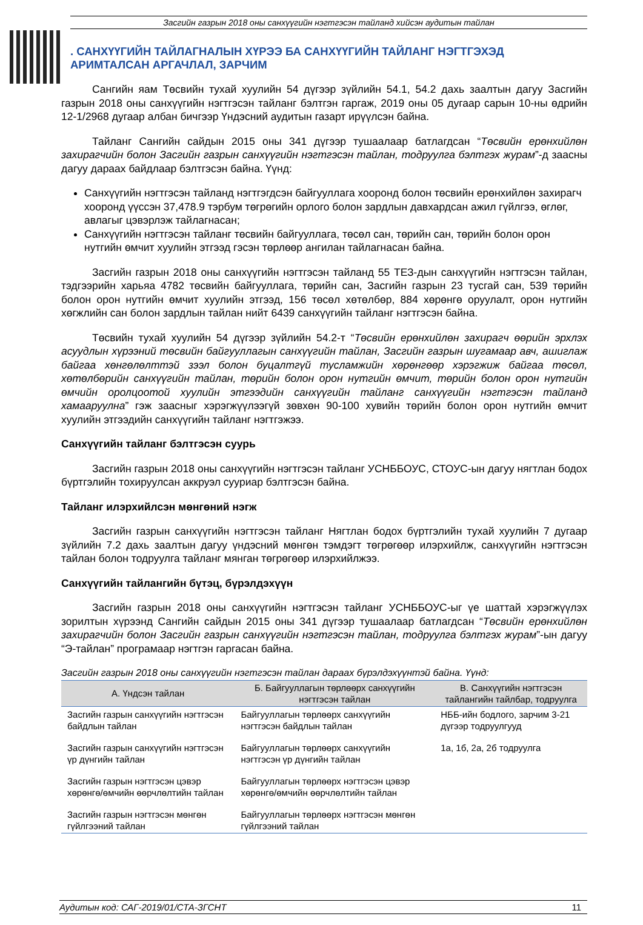Засгийн газрын 2018 оны санхүүгийн нэгтгэсэн тайланд хийсэн аудитын тайлан
. САНХҮҮГИЙН ТАЙЛАГНАЛЫН ХҮРЭЭ БА САНХҮҮГИЙН ТАЙЛАНГ НЭГТГЭХЭД АРИМТАЛСАН АРГАЧЛАЛ, ЗАРЧИМ
Сангийн яам Төсвийн тухай хуулийн 54 дүгээр зүйлийн 54.1, 54.2 дахь заалтын дагуу Засгийн газрын 2018 оны санхүүгийн нэгтгэсэн тайланг бэлтгэн гаргаж, 2019 оны 05 дугаар сарын 10-ны өдрийн 12-1/2968 дугаар албан бичгээр Үндэсний аудитын газарт ирүүлсэн байна.
Тайланг Сангийн сайдын 2015 оны 341 дүгээр тушаалаар батлагдсан “Төсвийн ерөнхийлөн захирагчийн болон Засгийн газрын санхүүгийн нэгтгэсэн тайлан, тодруулга бэлтгэх журам”-д заасны дагуу дараах байдлаар бэлтгэсэн байна. Үүнд:
Санхүүгийн нэгтгэсэн тайланд нэгтгэгдсэн байгууллага хооронд болон төсвийн ерөнхийлөн захирагч хооронд үүссэн 37,478.9 тэрбум төгрөгийн орлого болон зардлын давхардсан ажил гүйлгээ, өглөг, авлагыг цэвэрлэж тайлагнасан;
Санхүүгийн нэгтгэсэн тайланг төсвийн байгууллага, төсөл сан, төрийн сан, төрийн болон орон нутгийн өмчит хуулийн этгээд гэсэн төрлөөр ангилан тайлагнасан байна.
Засгийн газрын 2018 оны санхүүгийн нэгтгэсэн тайланд 55 ТЕЗ-дын санхүүгийн нэгтгэсэн тайлан, тэдгээрийн харьяа 4782 төсвийн байгууллага, төрийн сан, Засгийн газрын 23 тусгай сан, 539 төрийн болон орон нутгийн өмчит хуулийн этгээд, 156 төсөл хөтөлбөр, 884 хөрөнгө оруулалт, орон нутгийн хөгжлийн сан болон зардлын тайлан нийт 6439 санхүүгийн тайланг нэгтгэсэн байна.
Төсвийн тухай хуулийн 54 дүгээр зүйлийн 54.2-т “Төсвийн ерөнхийлөн захирагч өөрийн эрхлэх асуудлын хүрээний төсвийн байгууллагын санхүүгийн тайлан, Засгийн газрын шугамаар авч, ашиглаж байгаа хөнгөлөлттэй зээл болон буцалтгүй тусламжийн хөрөнгөөр хэрэгжиж байгаа төсөл, хөтөлбөрийн санхүүгийн тайлан, төрийн болон орон нутгийн өмчит, төрийн болон орон нутгийн өмчийн оролцоотой хуулийн этгээдийн санхүүгийн тайланг санхүүгийн нэгтгэсэн тайланд хамааруулна” гэж заасныг хэрэгжүүлээгүй зөвхөн 90-100 хувийн төрийн болон орон нутгийн өмчит хуулийн этгээдийн санхүүгийн тайланг нэгтгэжээ.
Санхүүгийн тайланг бэлтгэсэн суурь
Засгийн газрын 2018 оны санхүүгийн нэгтгэсэн тайланг УСНББОУС, СТОУС-ын дагуу нягтлан бодох бүртгэлийн тохируулсан аккруэл сууриар бэлтгэсэн байна.
Тайланг илэрхийлсэн мөнгөний нэгж
Засгийн газрын санхүүгийн нэгтгэсэн тайланг Нягтлан бодох бүртгэлийн тухай хуулийн 7 дугаар зүйлийн 7.2 дахь заалтын дагуу үндэсний мөнгөн тэмдэгт төгрөгөөр илэрхийлж, санхүүгийн нэгтгэсэн тайлан болон тодруулга тайланг мянган төгрөгөөр илэрхийлжээ.
Санхүүгийн тайлангийн бүтэц, бүрэлдэхүүн
Засгийн газрын 2018 оны санхүүгийн нэгтгэсэн тайланг УСНББОУС-ыг үе шаттай хэрэгжүүлэх зорилтын хүрээнд Сангийн сайдын 2015 оны 341 дүгээр тушаалаар батлагдсан “Төсвийн ерөнхийлөн захирагчийн болон Засгийн газрын санхүүгийн нэгтгэсэн тайлан, тодруулга бэлтгэх журам”-ын дагуу “Э-тайлан” програмаар нэгтгэн гаргасан байна.
Засгийн газрын 2018 оны санхүүгийн нэгтгэсэн тайлан дараах бүрэлдэхүүнтэй байна. Үүнд:
| А. Үндсэн тайлан | Б. Байгууллагын төрлөөрх санхүүгийн нэгтгэсэн тайлан | В. Санхүүгийн нэгтгэсэн тайлангийн тайлбар, тодруулга |
| --- | --- | --- |
| Засгийн газрын санхүүгийн нэгтгэсэн байдлын тайлан | Байгууллагын төрлөөрх санхүүгийн нэгтгэсэн байдлын тайлан | НББ-ийн бодлого, зарчим 3-21 дүгээр тодруулгууд |
| Засгийн газрын санхүүгийн нэгтгэсэн үр дүнгийн тайлан | Байгууллагын төрлөөрх санхүүгийн нэгтгэсэн үр дүнгийн тайлан | 1а, 1б, 2а, 2б тодруулга |
| Засгийн газрын нэгтгэсэн цэвэр хөрөнгө/өмчийн өөрчлөлтийн тайлан | Байгууллагын төрлөөрх нэгтгэсэн цэвэр хөрөнгө/өмчийн өөрчлөлтийн тайлан | |
| Засгийн газрын нэгтгэсэн мөнгөн гүйлгээний тайлан | Байгууллагын төрлөөрх нэгтгэсэн мөнгөн гүйлгээний тайлан | |
Аудитын код: САГ-2019/01/СТА-ЗГСНТ 11